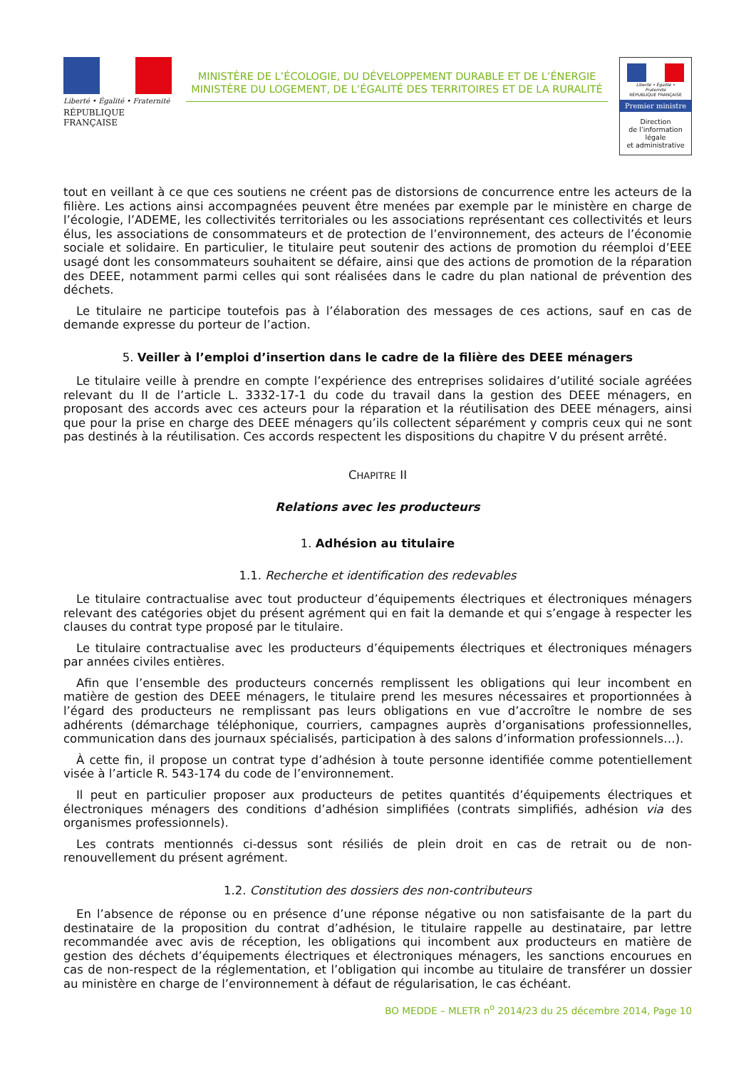Liberté • Égalité • Fraternité
RÉPUBLIQUE FRANÇAISE
MINISTÈRE DE L’ÉCOLOGIE, DU DÉVELOPPEMENT DURABLE ET DE L’ÉNERGIE
MINISTÈRE DU LOGEMENT, DE L’ÉGALITÉ DES TERRITOIRES ET DE LA RURALITÉ
Liberté • Égalité • Fraternité
RÉPUBLIQUE FRANÇAISE
Premier ministre
Direction
de l’information
légale
et administrative
tout en veillant à ce que ces soutiens ne créent pas de distorsions de concurrence entre les acteurs de la filière. Les actions ainsi accompagnées peuvent être menées par exemple par le ministère en charge de l’écologie, l’ADEME, les collectivités territoriales ou les associations représentant ces collectivités et leurs élus, les associations de consommateurs et de protection de l’environnement, des acteurs de l’économie sociale et solidaire. En particulier, le titulaire peut soutenir des actions de promotion du réemploi d’EEE usagé dont les consommateurs souhaitent se défaire, ainsi que des actions de promotion de la réparation des DEEE, notamment parmi celles qui sont réalisées dans le cadre du plan national de prévention des déchets.
Le titulaire ne participe toutefois pas à l’élaboration des messages de ces actions, sauf en cas de demande expresse du porteur de l’action.
5. Veiller à l’emploi d’insertion dans le cadre de la filière des DEEE ménagers
Le titulaire veille à prendre en compte l’expérience des entreprises solidaires d’utilité sociale agréées relevant du II de l’article L. 3332-17-1 du code du travail dans la gestion des DEEE ménagers, en proposant des accords avec ces acteurs pour la réparation et la réutilisation des DEEE ménagers, ainsi que pour la prise en charge des DEEE ménagers qu’ils collectent séparément y compris ceux qui ne sont pas destinés à la réutilisation. Ces accords respectent les dispositions du chapitre V du présent arrêté.
CHAPITRE II
Relations avec les producteurs
1. Adhésion au titulaire
1.1. Recherche et identification des redevables
Le titulaire contractualise avec tout producteur d’équipements électriques et électroniques ménagers relevant des catégories objet du présent agrément qui en fait la demande et qui s’engage à respecter les clauses du contrat type proposé par le titulaire.
Le titulaire contractualise avec les producteurs d’équipements électriques et électroniques ménagers par années civiles entières.
Afin que l’ensemble des producteurs concernés remplissent les obligations qui leur incombent en matière de gestion des DEEE ménagers, le titulaire prend les mesures nécessaires et proportionnées à l’égard des producteurs ne remplissant pas leurs obligations en vue d’accroître le nombre de ses adhérents (démarchage téléphonique, courriers, campagnes auprès d’organisations professionnelles, communication dans des journaux spécialisés, participation à des salons d’information professionnels…).
À cette fin, il propose un contrat type d’adhésion à toute personne identifiée comme potentiellement visée à l’article R. 543-174 du code de l’environnement.
Il peut en particulier proposer aux producteurs de petites quantités d’équipements électriques et électroniques ménagers des conditions d’adhésion simplifiées (contrats simplifiés, adhésion via des organismes professionnels).
Les contrats mentionnés ci-dessus sont résiliés de plein droit en cas de retrait ou de non-renouvellement du présent agrément.
1.2. Constitution des dossiers des non-contributeurs
En l’absence de réponse ou en présence d’une réponse négative ou non satisfaisante de la part du destinataire de la proposition du contrat d’adhésion, le titulaire rappelle au destinataire, par lettre recommandée avec avis de réception, les obligations qui incombent aux producteurs en matière de gestion des déchets d’équipements électriques et électroniques ménagers, les sanctions encourues en cas de non-respect de la réglementation, et l’obligation qui incombe au titulaire de transférer un dossier au ministère en charge de l’environnement à défaut de régularisation, le cas échéant.
BO MEDDE – MLETR n<sup>o</sup> 2014/23 du 25 décembre 2014, Page 10